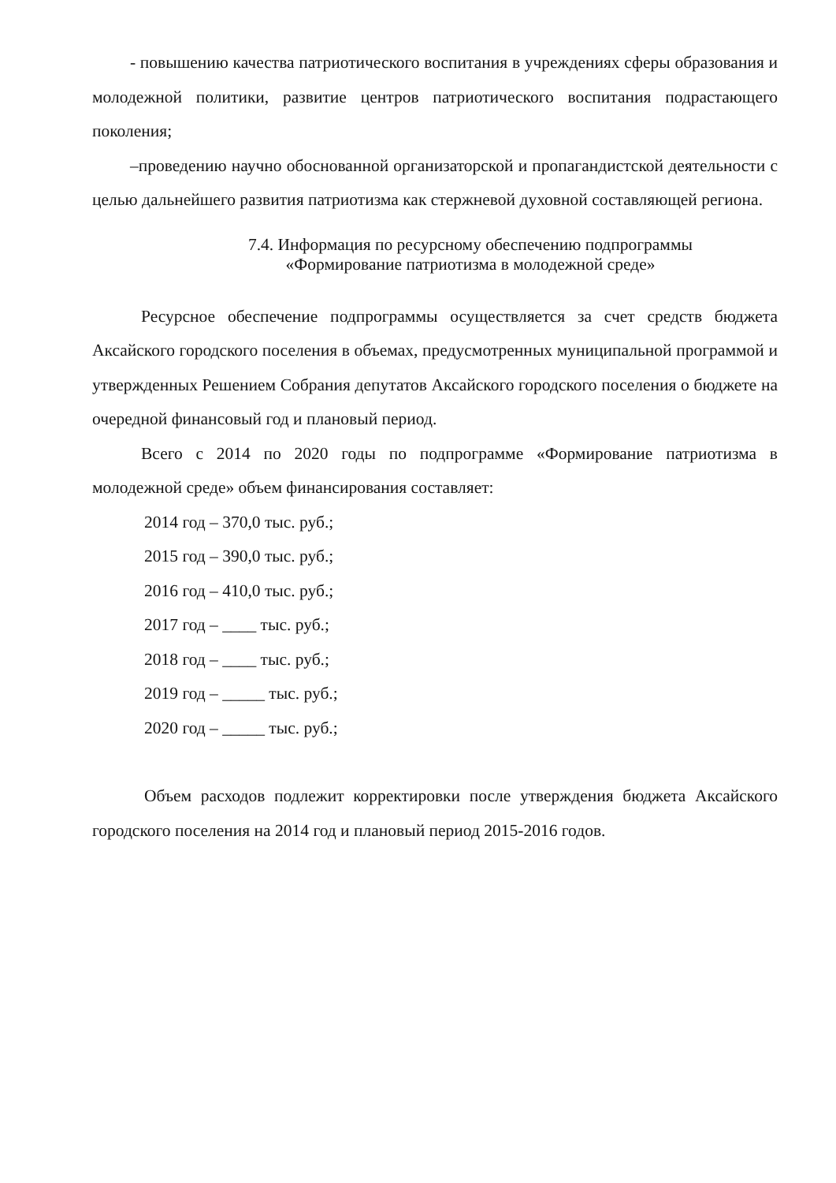- повышению качества патриотического воспитания в учреждениях сферы образования и молодежной политики, развитие центров патриотического воспитания подрастающего поколения;
–проведению научно обоснованной организаторской и пропагандистской деятельности с целью дальнейшего развития патриотизма как стержневой духовной составляющей региона.
7.4. Информация по ресурсному обеспечению подпрограммы
«Формирование патриотизма в молодежной среде»
Ресурсное обеспечение подпрограммы осуществляется за счет средств бюджета Аксайского городского поселения в объемах, предусмотренных муниципальной программой и утвержденных Решением Собрания депутатов Аксайского городского поселения о бюджете на очередной финансовый год и плановый период.
Всего с 2014 по 2020 годы по подпрограмме «Формирование патриотизма в молодежной среде» объем финансирования составляет:
2014 год – 370,0 тыс. руб.;
2015 год – 390,0 тыс. руб.;
2016 год – 410,0 тыс. руб.;
2017 год – ____ тыс. руб.;
2018 год – ____ тыс. руб.;
2019 год – _____ тыс. руб.;
2020 год – _____ тыс. руб.;
Объем расходов подлежит корректировки после утверждения бюджета Аксайского городского поселения на 2014 год и плановый период 2015-2016 годов.